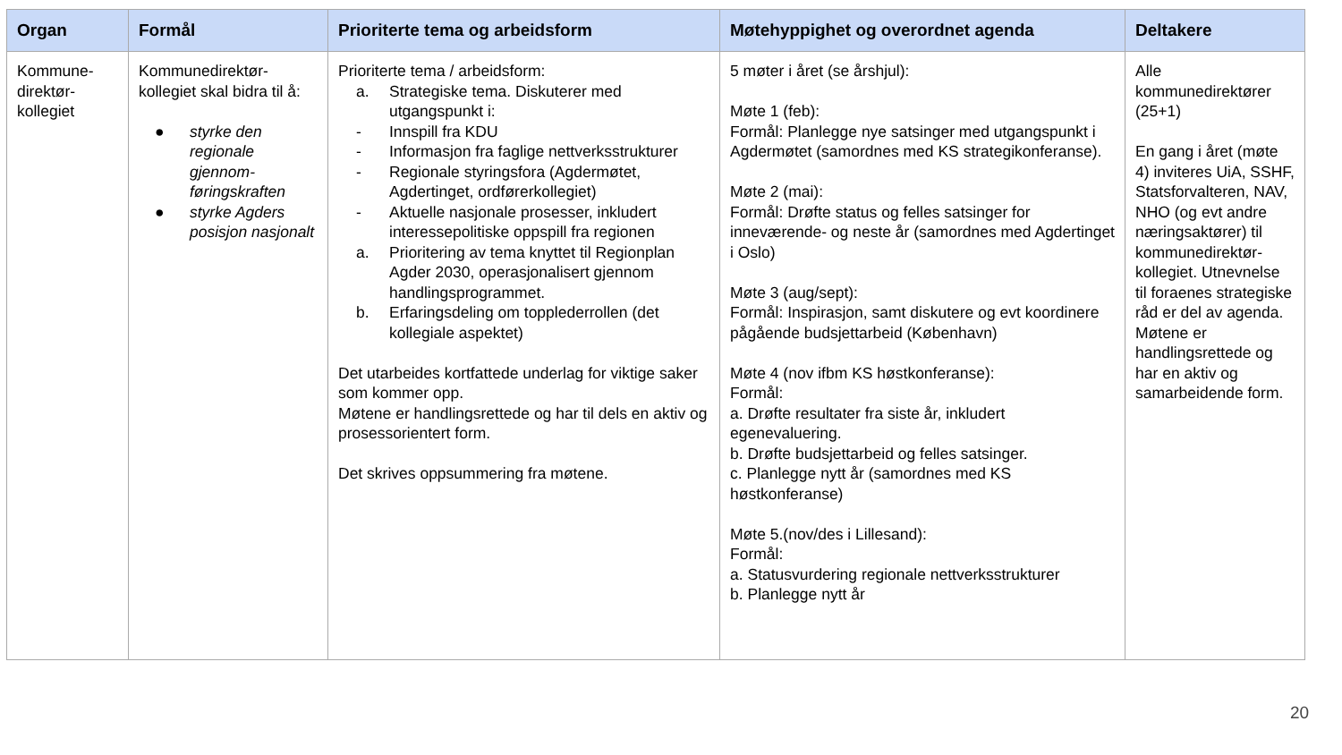| Organ | Formål | Prioriterte tema og arbeidsform | Møtehyppighet og overordnet agenda | Deltakere |
| --- | --- | --- | --- | --- |
| Kommune- direktør- kollegiet | Kommunedirektør-kollegiet skal bidra til å: ● styrke den regionale gjennom-føringskraften ● styrke Agders posisjon nasjonalt | Prioriterte tema / arbeidsform: a. Strategiske tema. Diskuterer med utgangspunkt i: - Innspill fra KDU - Informasjon fra faglige nettverksstrukturer - Regionale styringsfora (Agdermøtet, Agdertinget, ordførerkollegiet) - Aktuelle nasjonale prosesser, inkludert interessepolitiske oppspill fra regionen a. Prioritering av tema knyttet til Regionplan Agder 2030, operasjonalisert gjennom handlingsprogrammet. b. Erfaringsdeling om topplederrollen (det kollegiale aspektet) Det utarbeides kortfattede underlag for viktige saker som kommer opp. Møtene er handlingsrettede og har til dels en aktiv og prosessorientert form. Det skrives oppsummering fra møtene. | 5 møter i året (se årshjul): Møte 1 (feb): Formål: Planlegge nye satsinger med utgangspunkt i Agdermøtet (samordnes med KS strategikonferanse). Møte 2 (mai): Formål: Drøfte status og felles satsinger for inneværende- og neste år (samordnes med Agdertinget i Oslo) Møte 3 (aug/sept): Formål: Inspirasjon, samt diskutere og evt koordinere pågående budsjettarbeid (København) Møte 4 (nov ifbm KS høstkonferanse): Formål: a. Drøfte resultater fra siste år, inkludert egenevaluering. b. Drøfte budsjettarbeid og felles satsinger. c. Planlegge nytt år (samordnes med KS høstkonferanse) Møte 5.(nov/des i Lillesand): Formål: a. Statusvurdering regionale nettverksstrukturer b. Planlegge nytt år | Alle kommunedirektører (25+1) En gang i året (møte 4) inviteres UiA, SSHF, Statsforvalteren, NAV, NHO (og evt andre næringsaktører) til kommunedirektør-kollegiet. Utnevnelse til foraenes strategiske råd er del av agenda. Møtene er handlingsrettede og har en aktiv og samarbeidende form. |
20